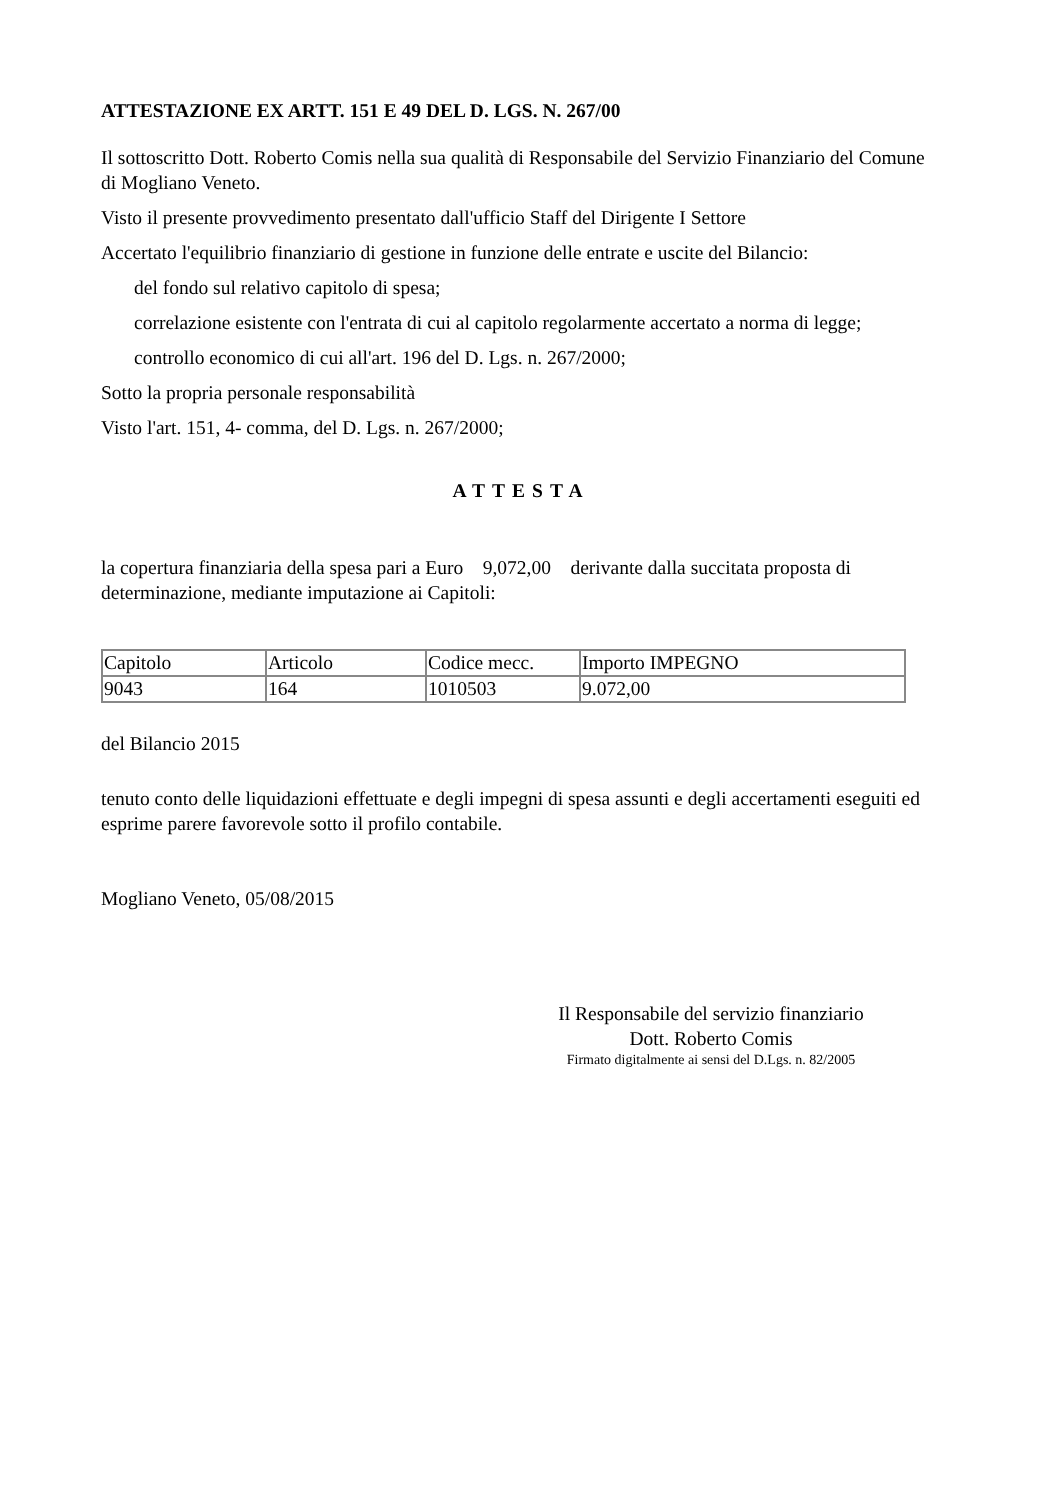ATTESTAZIONE EX ARTT. 151 E 49 DEL D. LGS. N. 267/00
Il sottoscritto Dott. Roberto Comis nella sua qualità di Responsabile del Servizio Finanziario del Comune di Mogliano Veneto.
Visto il presente provvedimento presentato dall'ufficio Staff del Dirigente I Settore
Accertato l'equilibrio finanziario di gestione in funzione delle entrate e uscite del Bilancio:
del fondo sul relativo capitolo di spesa;
correlazione esistente con l'entrata di cui al capitolo regolarmente accertato a norma di legge;
controllo economico di cui all'art. 196 del D. Lgs. n. 267/2000;
Sotto la propria personale responsabilità
Visto l'art. 151, 4- comma, del D. Lgs. n. 267/2000;
ATTESTA
la copertura finanziaria della spesa pari a Euro 9,072,00 derivante dalla succitata proposta di determinazione, mediante imputazione ai Capitoli:
| Capitolo | Articolo | Codice mecc. | Importo IMPEGNO |
| 9043 | 164 | 1010503 | 9.072,00 |
del Bilancio 2015
tenuto conto delle liquidazioni effettuate e degli impegni di spesa assunti e degli accertamenti eseguiti ed esprime parere favorevole sotto il profilo contabile.
Mogliano Veneto, 05/08/2015
Il Responsabile del servizio finanziario
Dott. Roberto Comis
Firmato digitalmente ai sensi del D.Lgs. n. 82/2005